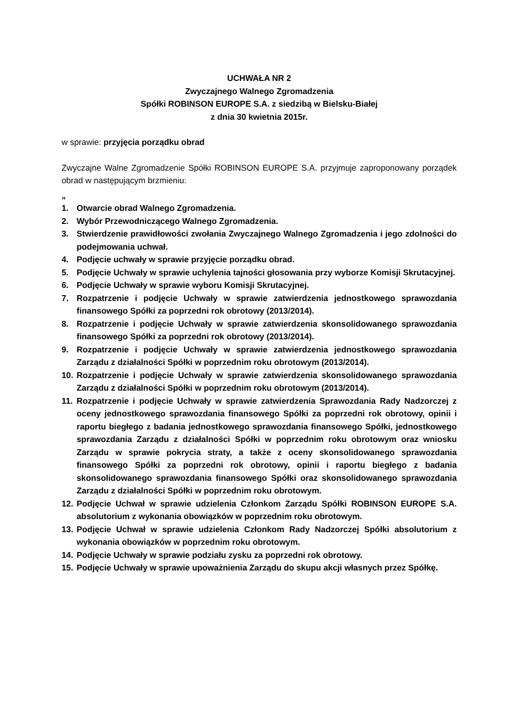UCHWAŁA NR 2
Zwyczajnego Walnego Zgromadzenia
Spółki ROBINSON EUROPE S.A. z siedzibą w Bielsku-Białej
z dnia 30 kwietnia 2015r.
w sprawie: przyjęcia porządku obrad
Zwyczajne Walne Zgromadzenie Spółki ROBINSON EUROPE S.A. przyjmuje zaproponowany porządek obrad w następującym brzmieniu:
„
1. Otwarcie obrad Walnego Zgromadzenia.
2. Wybór Przewodniczącego Walnego Zgromadzenia.
3. Stwierdzenie prawidłowości zwołania Zwyczajnego Walnego Zgromadzenia i jego zdolności do podejmowania uchwał.
4. Podjęcie uchwały w sprawie przyjęcie porządku obrad.
5. Podjęcie Uchwały w sprawie uchylenia tajności głosowania przy wyborze Komisji Skrutacyjnej.
6. Podjęcie Uchwały w sprawie wyboru Komisji Skrutacyjnej.
7. Rozpatrzenie i podjęcie Uchwały w sprawie zatwierdzenia jednostkowego sprawozdania finansowego Spółki za poprzedni rok obrotowy (2013/2014).
8. Rozpatrzenie i podjęcie Uchwały w sprawie zatwierdzenia skonsolidowanego sprawozdania finansowego Spółki za poprzedni rok obrotowy (2013/2014).
9. Rozpatrzenie i podjęcie Uchwały w sprawie zatwierdzenia jednostkowego sprawozdania Zarządu z działalności Spółki w poprzednim roku obrotowym (2013/2014).
10. Rozpatrzenie i podjęcie Uchwały w sprawie zatwierdzenia skonsolidowanego sprawozdania Zarządu z działalności Spółki w poprzednim roku obrotowym (2013/2014).
11. Rozpatrzenie i podjęcie Uchwały w sprawie zatwierdzenia Sprawozdania Rady Nadzorczej z oceny jednostkowego sprawozdania finansowego Spółki za poprzedni rok obrotowy, opinii i raportu biegłego z badania jednostkowego sprawozdania finansowego Spółki, jednostkowego sprawozdania Zarządu z działalności Spółki w poprzednim roku obrotowym oraz wniosku Zarządu w sprawie pokrycia straty, a także z oceny skonsolidowanego sprawozdania finansowego Spółki za poprzedni rok obrotowy, opinii i raportu biegłego z badania skonsolidowanego sprawozdania finansowego Spółki oraz skonsolidowanego sprawozdania Zarządu z działalności Spółki w poprzednim roku obrotowym.
12. Podjęcie Uchwał w sprawie udzielenia Członkom Zarządu Spółki ROBINSON EUROPE S.A. absolutorium z wykonania obowiązków w poprzednim roku obrotowym.
13. Podjęcie Uchwał w sprawie udzielenia Członkom Rady Nadzorczej Spółki absolutorium z wykonania obowiązków w poprzednim roku obrotowym.
14. Podjęcie Uchwały w sprawie podziału zysku za poprzedni rok obrotowy.
15. Podjęcie Uchwały w sprawie upoważnienia Zarządu do skupu akcji własnych przez Spółkę.